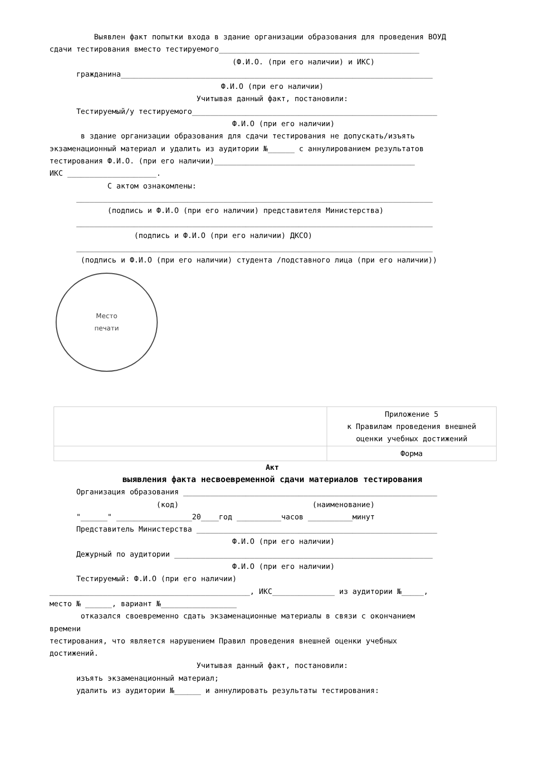Выявлен факт попытки входа в здание организации образования для проведения ВОУД
сдачи тестирования вместо тестируемого_____________________________________________
(Ф.И.О. (при его наличии) и ИКС)
гражданина______________________________________________________________________
Ф.И.О (при его наличии)
Учитывая данный факт, постановили:
Тестируемый/у тестируемого_______________________________________________________
Ф.И.О (при его наличии)
в здание организации образования для сдачи тестирования не допускать/изъять
экзаменационный материал и удалить из аудитории №______ с аннулированием результатов
тестирования Ф.И.О. (при его наличии)_____________________________________________
ИКС ____________________.
С актом ознакомлены:
________________________________________________________________________________
(подпись и Ф.И.О (при его наличии) представителя Министерства)
________________________________________________________________________________
(подпись и Ф.И.О (при его наличии) ДКСО)
________________________________________________________________________________
(подпись и Ф.И.О (при его наличии) студента /подставного лица (при его наличии))
Место
печати
| | Приложение 5 к Правилам проведения внешней оценки учебных достижений |
| | Форма |
Акт
выявления факта несвоевременной сдачи материалов тестирования
Организация образования _________________________________________________________
(код) (наименование)
"______" _________________20____год __________часов __________минут
Представитель Министерства ______________________________________________________
Ф.И.О (при его наличии)
Дежурный по аудитории __________________________________________________________
Ф.И.О (при его наличии)
Тестируемый: Ф.И.О (при его наличии)
_____________________________________________, ИКС______________ из аудитории №_____,
место № ______, вариант №_________________
отказался своевременно сдать экзаменационные материалы в связи с окончанием
времени
тестирования, что является нарушением Правил проведения внешней оценки учебных
достижений.
Учитывая данный факт, постановили:
изъять экзаменационный материал;
удалить из аудитории №______ и аннулировать результаты тестирования: